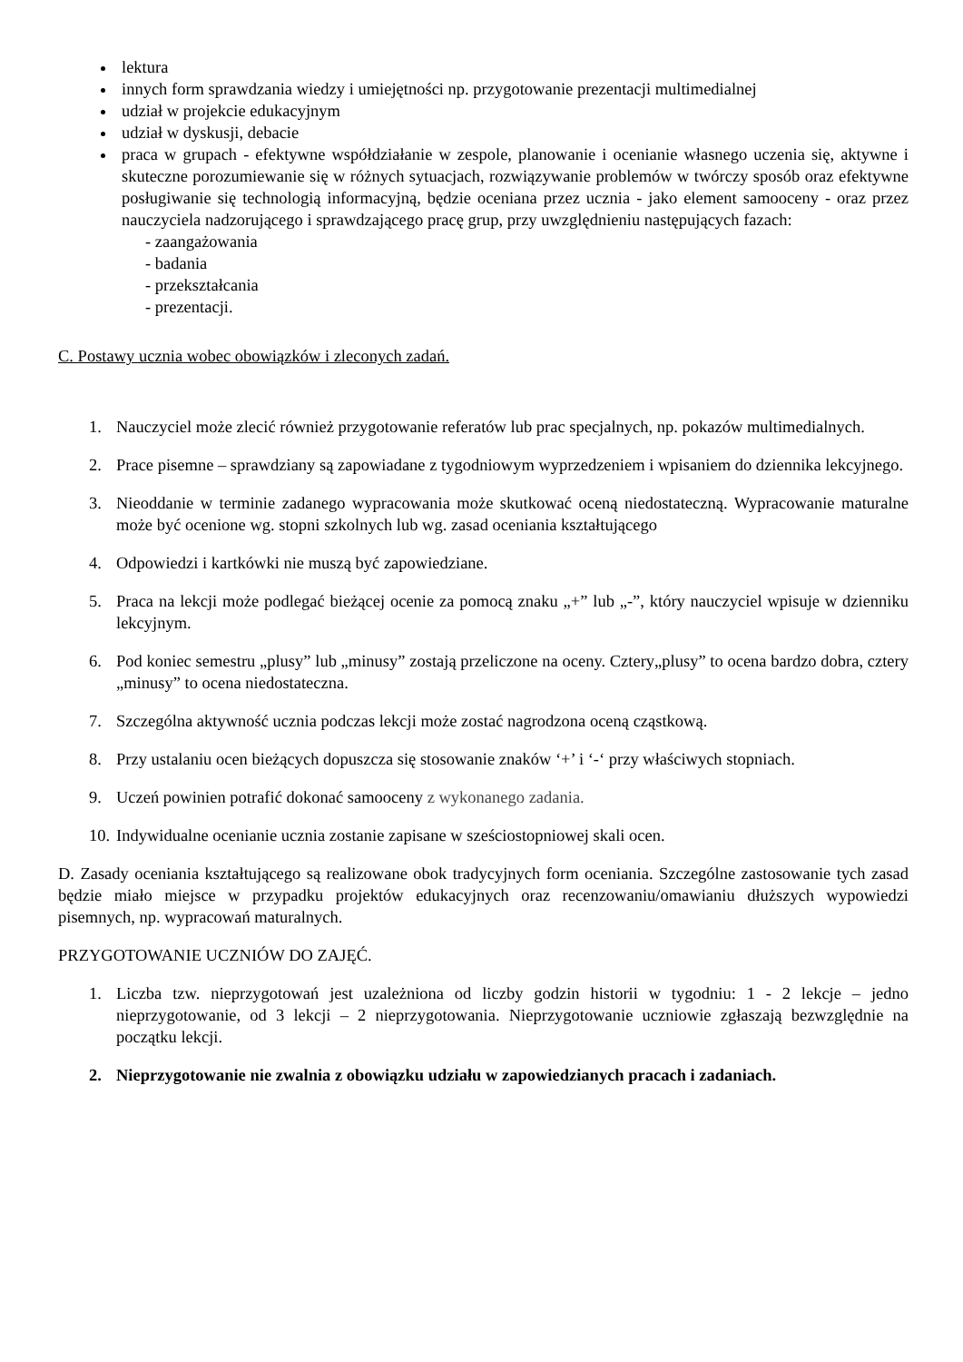lektura
innych form sprawdzania wiedzy i umiejętności np. przygotowanie prezentacji multimedialnej
udział w projekcie edukacyjnym
udział w dyskusji, debacie
praca w grupach - efektywne współdziałanie w zespole, planowanie i ocenianie własnego uczenia się, aktywne i skuteczne porozumiewanie się w różnych sytuacjach, rozwiązywanie problemów w twórczy sposób oraz efektywne posługiwanie się technologią informacyjną, będzie oceniana przez ucznia - jako element samooceny - oraz przez nauczyciela nadzorującego i sprawdzającego pracę grup, przy uwzględnieniu następujących fazach:
- zaangażowania
- badania
- przekształcania
- prezentacji.
C. Postawy ucznia wobec obowiązków i zleconych zadań.
1. Nauczyciel może zlecić również przygotowanie referatów lub prac specjalnych, np. pokazów multimedialnych.
2. Prace pisemne – sprawdziany są zapowiadane z tygodniowym wyprzedzeniem i wpisaniem do dziennika lekcyjnego.
3. Nieoddanie w terminie zadanego wypracowania może skutkować oceną niedostateczną. Wypracowanie maturalne może być ocenione wg. stopni szkolnych lub wg. zasad oceniania kształtującego
4. Odpowiedzi i kartkówki nie muszą być zapowiedziane.
5. Praca na lekcji może podlegać bieżącej ocenie za pomocą znaku „+” lub „-”, który nauczyciel wpisuje w dzienniku lekcyjnym.
6. Pod koniec semestru „plusy” lub „minusy” zostają przeliczone na oceny. Cztery„plusy” to ocena bardzo dobra, cztery „minusy” to ocena niedostateczna.
7. Szczególna aktywność ucznia podczas lekcji może zostać nagrodzona oceną cząstkową.
8. Przy ustalaniu ocen bieżących dopuszcza się stosowanie znaków ‘+’ i ‘-‘ przy właściwych stopniach.
9. Uczeń powinien potrafić dokonać samooceny z wykonanego zadania.
10. Indywidualne ocenianie ucznia zostanie zapisane w sześciostopniowej skali ocen.
D. Zasady oceniania kształtującego są realizowane obok tradycyjnych form oceniania. Szczególne zastosowanie tych zasad będzie miało miejsce w przypadku projektów edukacyjnych oraz recenzowaniu/omawianiu dłuższych wypowiedzi pisemnych, np. wypracowań maturalnych.
PRZYGOTOWANIE UCZNIÓW DO ZAJĘĆ.
1. Liczba tzw. nieprzygotowań jest uzależniona od liczby godzin historii w tygodniu: 1 - 2 lekcje – jedno nieprzygotowanie, od 3 lekcji – 2 nieprzygotowania. Nieprzygotowanie uczniowie zgłaszają bezwzględnie na początku lekcji.
2. Nieprzygotowanie nie zwalnia z obowiązku udziału w zapowiedzianych pracach i zadaniach.